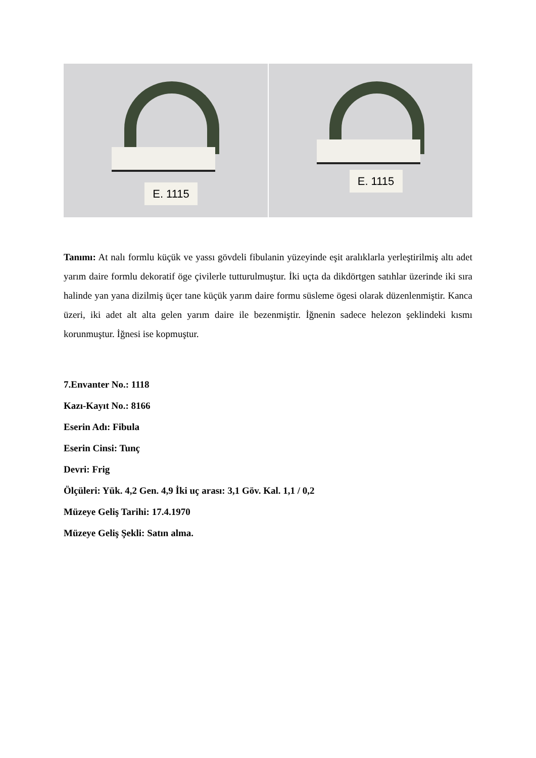E. 1115
E. 1115
Tanımı: At nalı formlu küçük ve yassı gövdeli fibulanin yüzeyinde eşit aralıklarla yerleştirilmiş altı adet yarım daire formlu dekoratif öge çivilerle tutturulmuştur. İki uçta da dikdörtgen satıhlar üzerinde iki sıra halinde yan yana dizilmiş üçer tane küçük yarım daire formu süsleme ögesi olarak düzenlenmiştir. Kanca üzeri, iki adet alt alta gelen yarım daire ile bezenmiştir. İğnenin sadece helezon şeklindeki kısmı korunmuştur. İğnesi ise kopmuştur.
7.Envanter No.: 1118
Kazı-Kayıt No.: 8166
Eserin Adı: Fibula
Eserin Cinsi: Tunç
Devri: Frig
Ölçüleri: Yük. 4,2 Gen. 4,9 İki uç arası: 3,1 Göv. Kal. 1,1 / 0,2
Müzeye Geliş Tarihi: 17.4.1970
Müzeye Geliş Şekli: Satın alma.